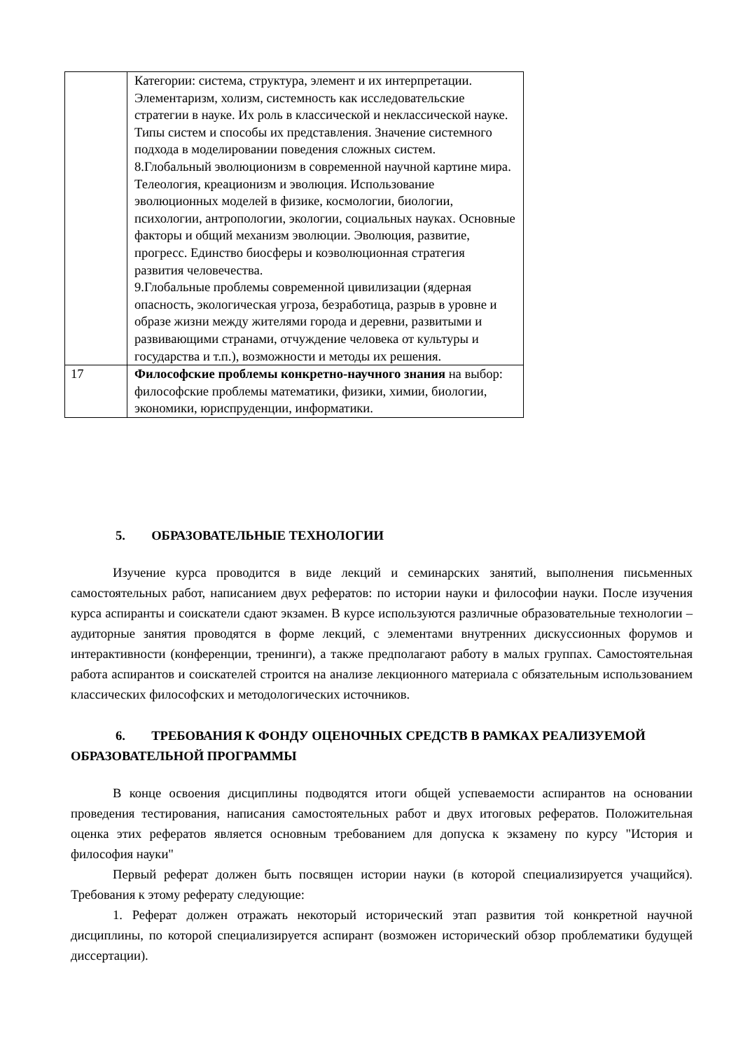| | Категории: система, структура, элемент и их интерпретации. Элементаризм, холизм, системность как исследовательские стратегии в науке. Их роль в классической и неклассической науке. Типы систем и способы их представления. Значение системного подхода в моделировании поведения сложных систем. 8.Глобальный эволюционизм в современной научной картине мира. Телеология, креационизм и эволюция. Использование эволюционных моделей в физике, космологии, биологии, психологии, антропологии, экологии, социальных науках. Основные факторы и общий механизм эволюции. Эволюция, развитие, прогресс. Единство биосферы и коэволюционная стратегия развития человечества. 9.Глобальные проблемы современной цивилизации (ядерная опасность, экологическая угроза, безработица, разрыв в уровне и образе жизни между жителями города и деревни, развитыми и развивающими странами, отчуждение человека от культуры и государства и т.п.), возможности и методы их решения. |
| 17 | Философские проблемы конкретно-научного знания на выбор: философские проблемы математики, физики, химии, биологии, экономики, юриспруденции, информатики. |
5. ОБРАЗОВАТЕЛЬНЫЕ ТЕХНОЛОГИИ
Изучение курса проводится в виде лекций и семинарских занятий, выполнения письменных самостоятельных работ, написанием двух рефератов: по истории науки и философии науки. После изучения курса аспиранты и соискатели сдают экзамен. В курсе используются различные образовательные технологии – аудиторные занятия проводятся в форме лекций, с элементами внутренних дискуссионных форумов и интерактивности (конференции, тренинги), а также предполагают работу в малых группах. Самостоятельная работа аспирантов и соискателей строится на анализе лекционного материала с обязательным использованием классических философских и методологических источников.
6. ТРЕБОВАНИЯ К ФОНДУ ОЦЕНОЧНЫХ СРЕДСТВ В РАМКАХ РЕАЛИЗУЕМОЙ ОБРАЗОВАТЕЛЬНОЙ ПРОГРАММЫ
В конце освоения дисциплины подводятся итоги общей успеваемости аспирантов на основании проведения тестирования, написания самостоятельных работ и двух итоговых рефератов. Положительная оценка этих рефератов является основным требованием для допуска к экзамену по курсу "История и философия науки"
Первый реферат должен быть посвящен истории науки (в которой специализируется учащийся). Требования к этому реферату следующие:
1. Реферат должен отражать некоторый исторический этап развития той конкретной научной дисциплины, по которой специализируется аспирант (возможен исторический обзор проблематики будущей диссертации).